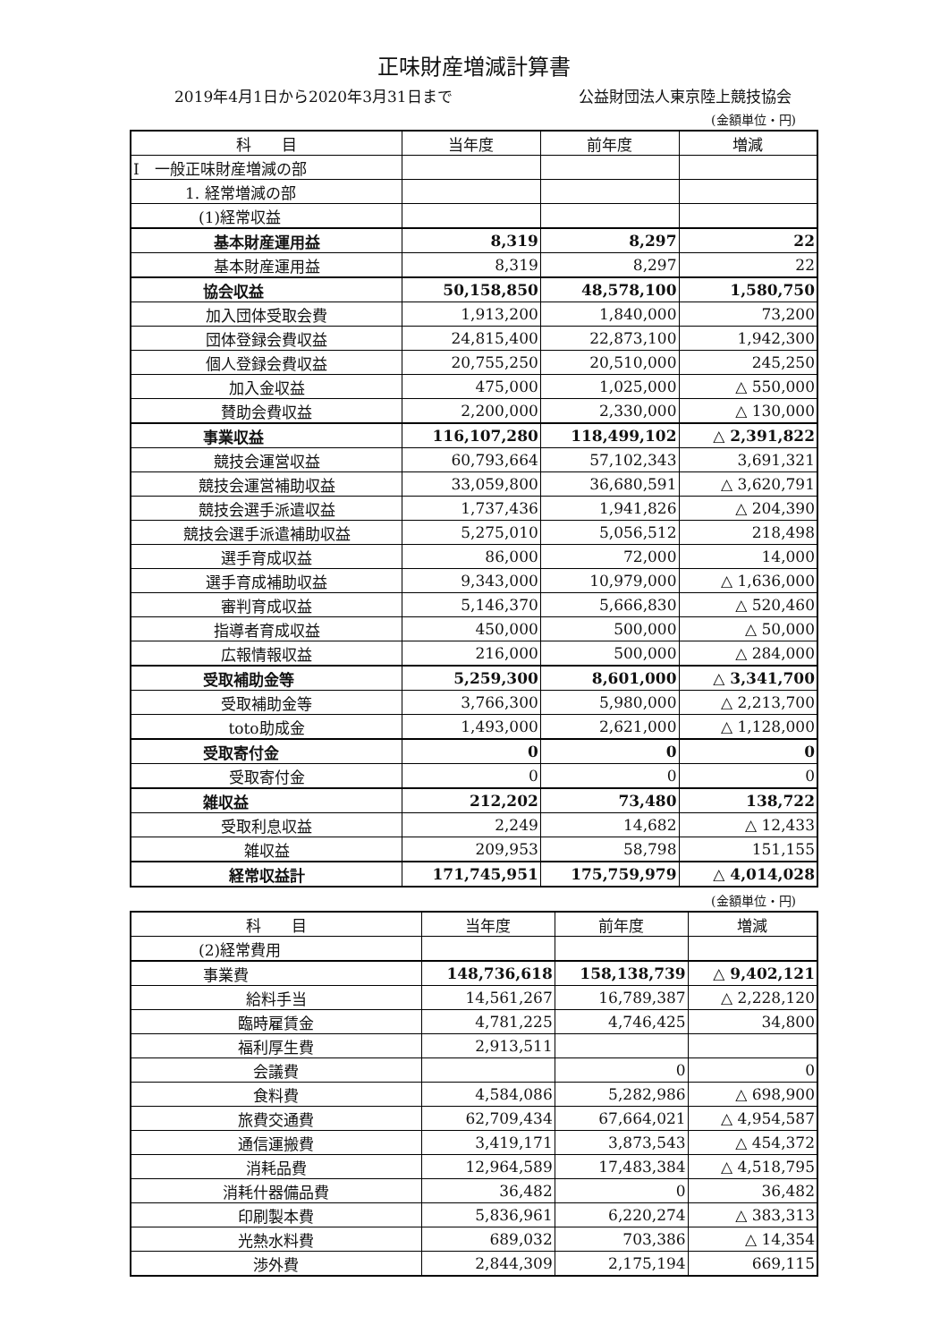正味財産増減計算書
2019年4月1日から2020年3月31日まで 公益財団法人東京陸上競技協会
(金額単位・円)
| 科 目 | 当年度 | 前年度 | 増減 |
| --- | --- | --- | --- |
| I 一般正味財産増減の部 | | | |
| 1. 経常増減の部 | | | |
| (1)経常収益 | | | |
| 基本財産運用益 | 8,319 | 8,297 | 22 |
| 基本財産運用益 | 8,319 | 8,297 | 22 |
| 協会収益 | 50,158,850 | 48,578,100 | 1,580,750 |
| 加入団体受取会費 | 1,913,200 | 1,840,000 | 73,200 |
| 団体登録会費収益 | 24,815,400 | 22,873,100 | 1,942,300 |
| 個人登録会費収益 | 20,755,250 | 20,510,000 | 245,250 |
| 加入金収益 | 475,000 | 1,025,000 | △ 550,000 |
| 賛助会費収益 | 2,200,000 | 2,330,000 | △ 130,000 |
| 事業収益 | 116,107,280 | 118,499,102 | △ 2,391,822 |
| 競技会運営収益 | 60,793,664 | 57,102,343 | 3,691,321 |
| 競技会運営補助収益 | 33,059,800 | 36,680,591 | △ 3,620,791 |
| 競技会選手派遣収益 | 1,737,436 | 1,941,826 | △ 204,390 |
| 競技会選手派遣補助収益 | 5,275,010 | 5,056,512 | 218,498 |
| 選手育成収益 | 86,000 | 72,000 | 14,000 |
| 選手育成補助収益 | 9,343,000 | 10,979,000 | △ 1,636,000 |
| 審判育成収益 | 5,146,370 | 5,666,830 | △ 520,460 |
| 指導者育成収益 | 450,000 | 500,000 | △ 50,000 |
| 広報情報収益 | 216,000 | 500,000 | △ 284,000 |
| 受取補助金等 | 5,259,300 | 8,601,000 | △ 3,341,700 |
| 受取補助金等 | 3,766,300 | 5,980,000 | △ 2,213,700 |
| toto助成金 | 1,493,000 | 2,621,000 | △ 1,128,000 |
| 受取寄付金 | 0 | 0 | 0 |
| 受取寄付金 | 0 | 0 | 0 |
| 雑収益 | 212,202 | 73,480 | 138,722 |
| 受取利息収益 | 2,249 | 14,682 | △ 12,433 |
| 雑収益 | 209,953 | 58,798 | 151,155 |
| 経常収益計 | 171,745,951 | 175,759,979 | △ 4,014,028 |
(金額単位・円)
| 科 目 | 当年度 | 前年度 | 増減 |
| --- | --- | --- | --- |
| (2)経常費用 | | | |
| 事業費 | 148,736,618 | 158,138,739 | △ 9,402,121 |
| 給料手当 | 14,561,267 | 16,789,387 | △ 2,228,120 |
| 臨時雇賃金 | 4,781,225 | 4,746,425 | 34,800 |
| 福利厚生費 | 2,913,511 | | |
| 会議費 | | 0 | 0 |
| 食料費 | 4,584,086 | 5,282,986 | △ 698,900 |
| 旅費交通費 | 62,709,434 | 67,664,021 | △ 4,954,587 |
| 通信運搬費 | 3,419,171 | 3,873,543 | △ 454,372 |
| 消耗品費 | 12,964,589 | 17,483,384 | △ 4,518,795 |
| 消耗什器備品費 | 36,482 | 0 | 36,482 |
| 印刷製本費 | 5,836,961 | 6,220,274 | △ 383,313 |
| 光熱水料費 | 689,032 | 703,386 | △ 14,354 |
| 渉外費 | 2,844,309 | 2,175,194 | 669,115 |